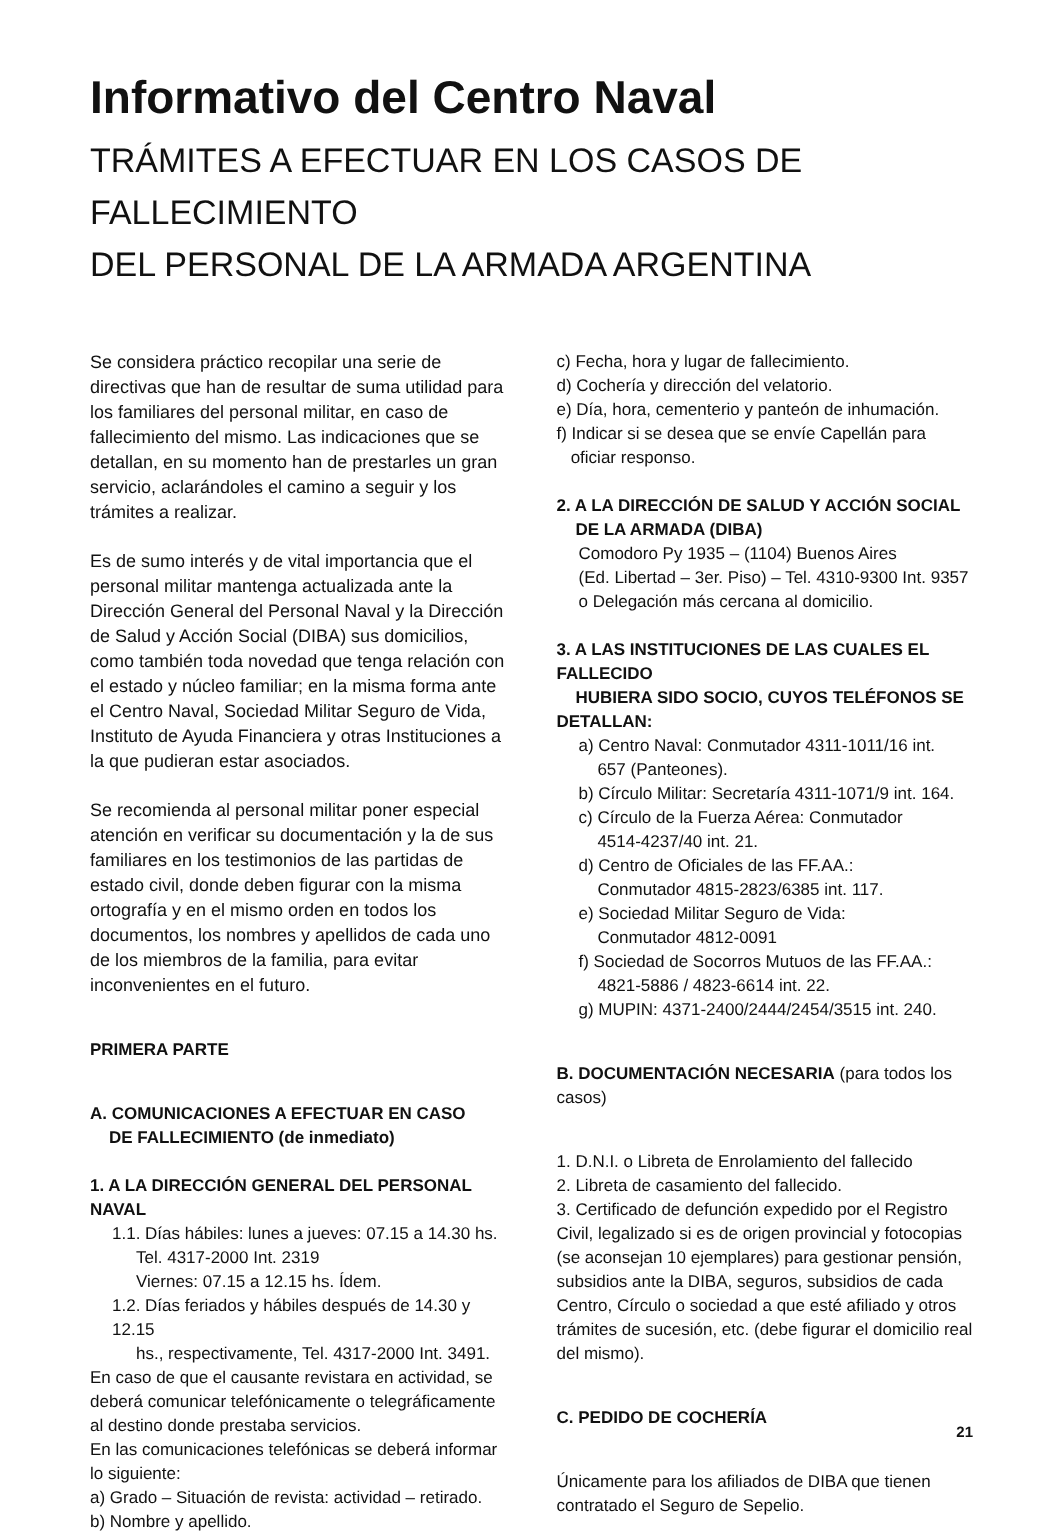Informativo del Centro Naval
TRÁMITES A EFECTUAR EN LOS CASOS DE FALLECIMIENTO
DEL PERSONAL DE LA ARMADA ARGENTINA
Se considera práctico recopilar una serie de directivas que han de resultar de suma utilidad para los familiares del personal militar, en caso de fallecimiento del mismo. Las indicaciones que se detallan, en su momento han de prestarles un gran servicio, aclarándoles el camino a seguir y los trámites a realizar.
Es de sumo interés y de vital importancia que el personal militar mantenga actualizada ante la Dirección General del Personal Naval y la Dirección de Salud y Acción Social (DIBA) sus domicilios, como también toda novedad que tenga relación con el estado y núcleo familiar; en la misma forma ante el Centro Naval, Sociedad Militar Seguro de Vida, Instituto de Ayuda Financiera y otras Instituciones a la que pudieran estar asociados.
Se recomienda al personal militar poner especial atención en verificar su documentación y la de sus familiares en los testimonios de las partidas de estado civil, donde deben figurar con la misma ortografía y en el mismo orden en todos los documentos, los nombres y apellidos de cada uno de los miembros de la familia, para evitar inconvenientes en el futuro.
PRIMERA PARTE
A. COMUNICACIONES A EFECTUAR EN CASO
DE FALLECIMIENTO (de inmediato)
1. A LA DIRECCIÓN GENERAL DEL PERSONAL NAVAL
1.1. Días hábiles: lunes a jueves: 07.15 a 14.30 hs.
Tel. 4317-2000 Int. 2319
Viernes: 07.15 a 12.15 hs. Ídem.
1.2. Días feriados y hábiles después de 14.30 y 12.15
hs., respectivamente, Tel. 4317-2000 Int. 3491.
En caso de que el causante revistara en actividad, se deberá comunicar telefónicamente o telegráficamente al destino donde prestaba servicios.
En las comunicaciones telefónicas se deberá informar lo siguiente:
a) Grado – Situación de revista: actividad – retirado.
b) Nombre y apellido.
c) Fecha, hora y lugar de fallecimiento.
d) Cochería y dirección del velatorio.
e) Día, hora, cementerio y panteón de inhumación.
f) Indicar si se desea que se envíe Capellán para
oficiar responso.
2. A LA DIRECCIÓN DE SALUD Y ACCIÓN SOCIAL
DE LA ARMADA (DIBA)
Comodoro Py 1935 – (1104) Buenos Aires
(Ed. Libertad – 3er. Piso) – Tel. 4310-9300 Int. 9357
o Delegación más cercana al domicilio.
3. A LAS INSTITUCIONES DE LAS CUALES EL FALLECIDO
HUBIERA SIDO SOCIO, CUYOS TELÉFONOS SE DETALLAN:
a) Centro Naval: Conmutador 4311-1011/16 int.
657 (Panteones).
b) Círculo Militar: Secretaría 4311-1071/9 int. 164.
c) Círculo de la Fuerza Aérea: Conmutador
4514-4237/40 int. 21.
d) Centro de Oficiales de las FF.AA.:
Conmutador 4815-2823/6385 int. 117.
e) Sociedad Militar Seguro de Vida:
Conmutador 4812-0091
f) Sociedad de Socorros Mutuos de las FF.AA.:
4821-5886 / 4823-6614 int. 22.
g) MUPIN: 4371-2400/2444/2454/3515 int. 240.
B. DOCUMENTACIÓN NECESARIA (para todos los casos)
1. D.N.I. o Libreta de Enrolamiento del fallecido
2. Libreta de casamiento del fallecido.
3. Certificado de defunción expedido por el Registro Civil, legalizado si es de origen provincial y fotocopias (se aconsejan 10 ejemplares) para gestionar pensión, subsidios ante la DIBA, seguros, subsidios de cada Centro, Círculo o sociedad a que esté afiliado y otros trámites de sucesión, etc. (debe figurar el domicilio real del mismo).
C. PEDIDO DE COCHERÍA
Únicamente para los afiliados de DIBA que tienen contratado el Seguro de Sepelio.
21